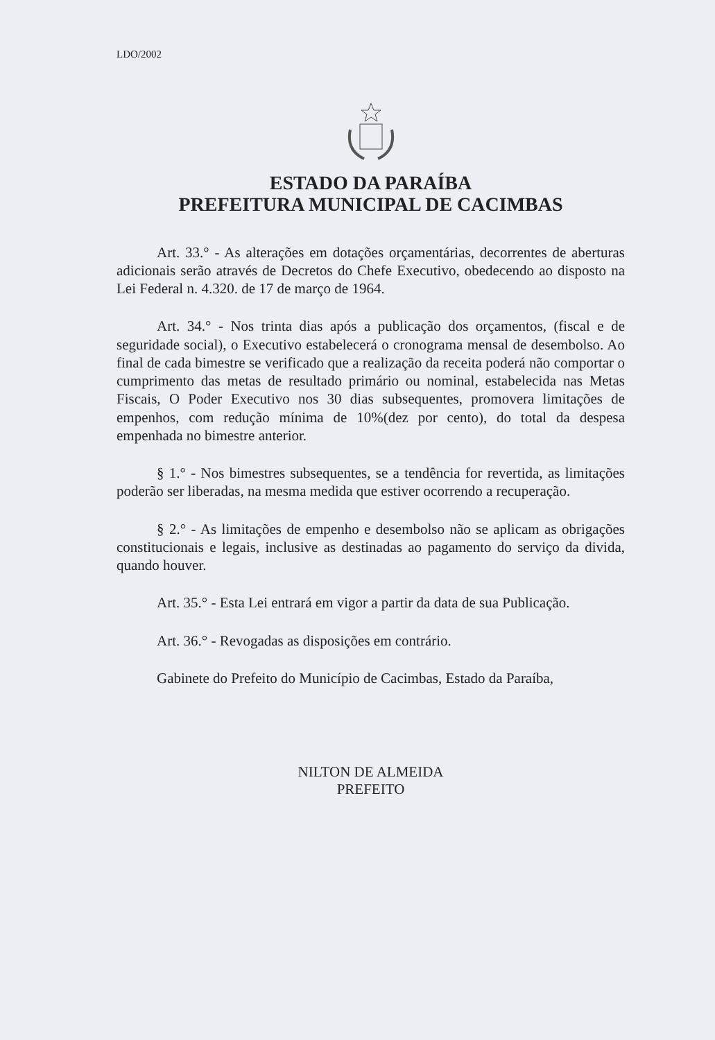LDO/2002
ESTADO DA PARAÍBA
PREFEITURA MUNICIPAL DE CACIMBAS
Art. 33.° - As alterações em dotações orçamentárias, decorrentes de aberturas adicionais serão através de Decretos do Chefe Executivo, obedecendo ao disposto na Lei Federal n. 4.320. de 17 de março de 1964.
Art. 34.° - Nos trinta dias após a publicação dos orçamentos, (fiscal e de seguridade social), o Executivo estabelecerá o cronograma mensal de desembolso. Ao final de cada bimestre se verificado que a realização da receita poderá não comportar o cumprimento das metas de resultado primário ou nominal, estabelecida nas Metas Fiscais, O Poder Executivo nos 30 dias subsequentes, promovera limitações de empenhos, com redução mínima de 10%(dez por cento), do total da despesa empenhada no bimestre anterior.
§ 1.° - Nos bimestres subsequentes, se a tendência for revertida, as limitações poderão ser liberadas, na mesma medida que estiver ocorrendo a recuperação.
§ 2.° - As limitações de empenho e desembolso não se aplicam as obrigações constitucionais e legais, inclusive as destinadas ao pagamento do serviço da divida, quando houver.
Art. 35.° - Esta Lei entrará em vigor a partir da data de sua Publicação.
Art. 36.° - Revogadas as disposições em contrário.
Gabinete do Prefeito do Município de Cacimbas, Estado da Paraíba,
NILTON DE ALMEIDA
PREFEITO